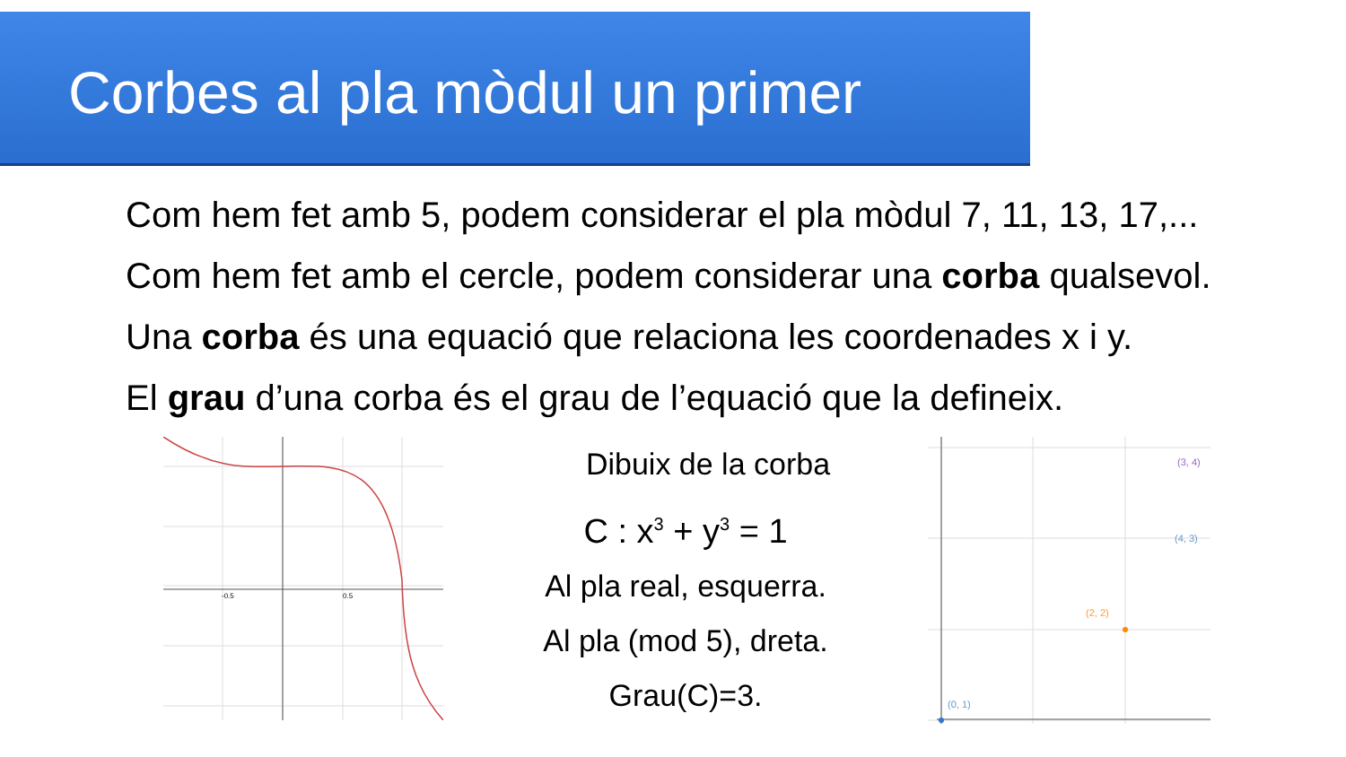Corbes al pla mòdul un primer
Com hem fet amb 5, podem considerar el pla mòdul 7, 11, 13, 17,...
Com hem fet amb el cercle, podem considerar una corba qualsevol.
Una corba és una equació que relaciona les coordenades x i y.
El grau d’una corba és el grau de l’equació que la defineix.
-0.5
0.5
Dibuix de la corba
C : x<sup>3</sup> + y<sup>3</sup> = 1
Al pla real, esquerra.
Al pla (mod 5), dreta.
Grau(C)=3.
(3, 4)
(2, 2)
(0, 1)
(4, 3)